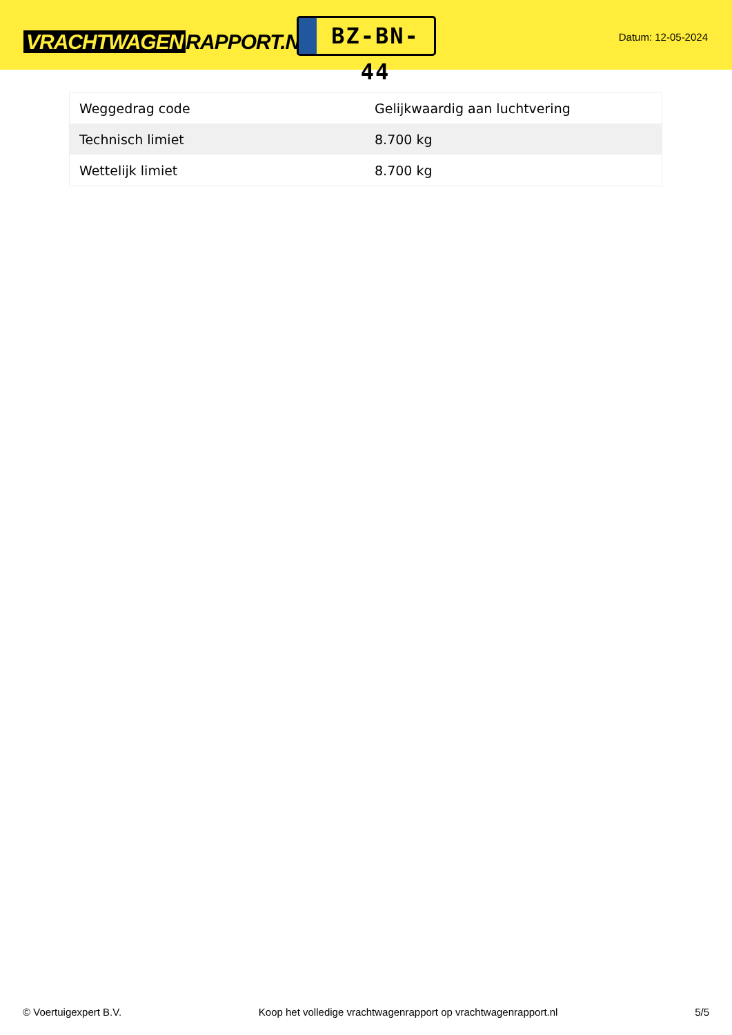VRACHTWAGEN RAPPORT.NL
BZ-BN-44
Datum: 12-05-2024
| Weggedrag code | Gelijkwaardig aan luchtvering |
| Technisch limiet | 8.700 kg |
| Wettelijk limiet | 8.700 kg |
© Voertuigexpert B.V. Koop het volledige vrachtwagenrapport op vrachtwagenrapport.nl 5/5